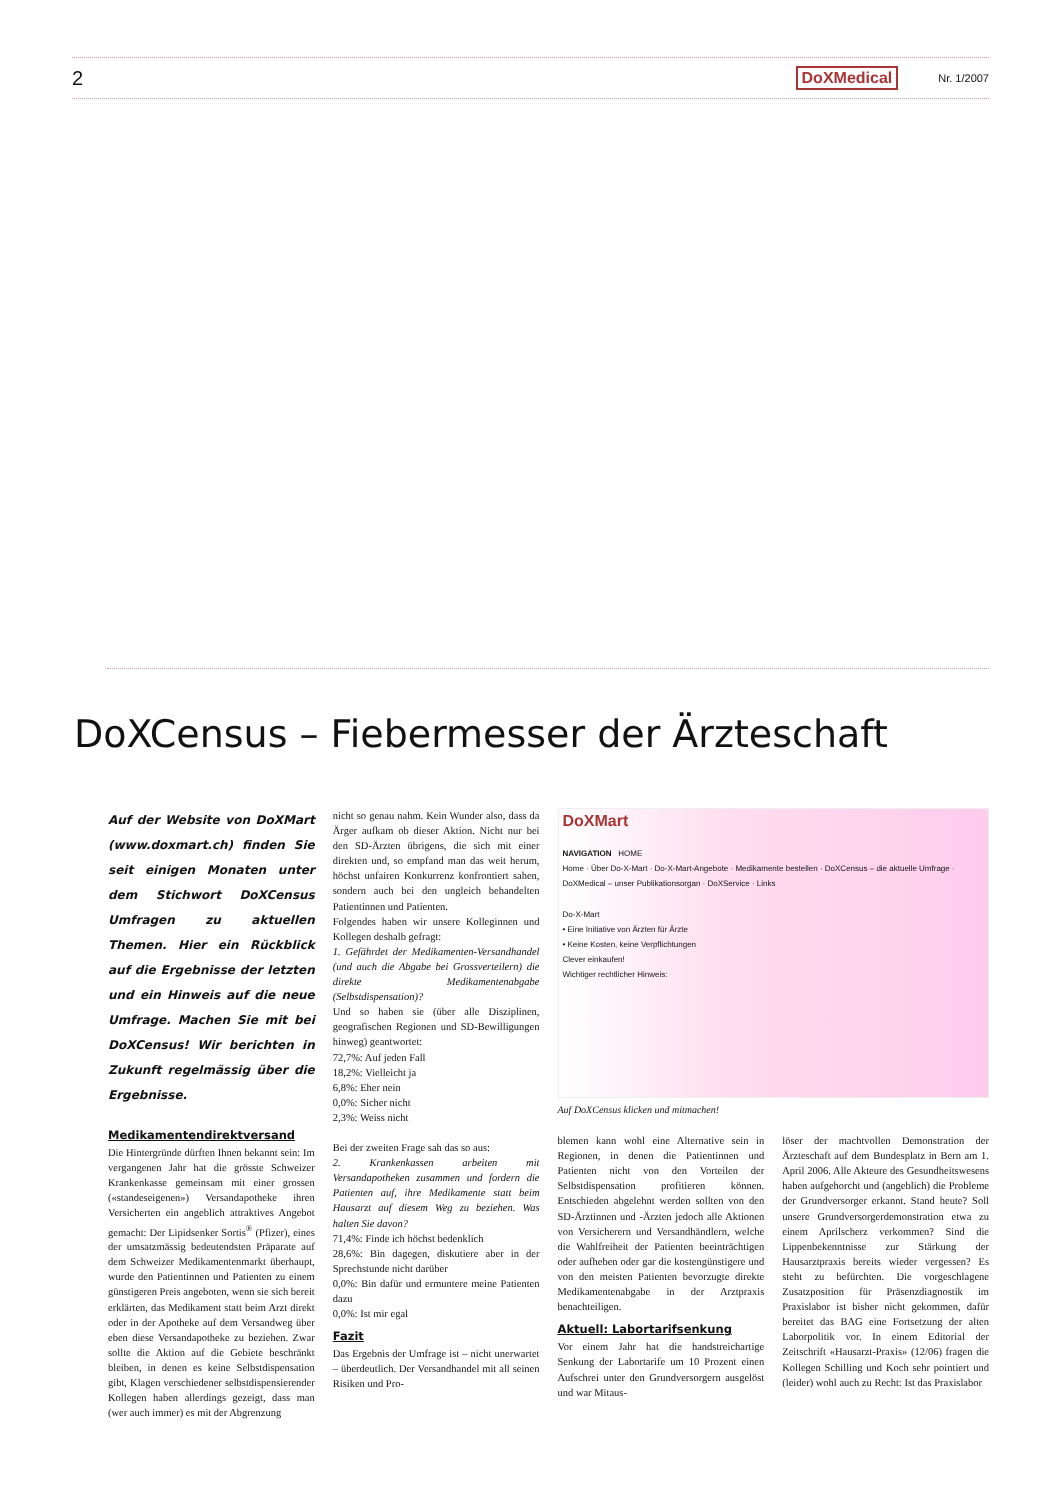2 DoXMedical Nr. 1/2007
DoXCensus – Fiebermesser der Ärzteschaft
Auf der Website von DoXMart (www.doxmart.ch) finden Sie seit einigen Monaten unter dem Stichwort DoXCensus Umfragen zu aktuellen Themen. Hier ein Rückblick auf die Ergebnisse der letzten und ein Hinweis auf die neue Umfrage. Machen Sie mit bei DoXCensus! Wir berichten in Zukunft regelmässig über die Ergebnisse.
Medikamentendirektversand
Die Hintergründe dürften Ihnen bekannt sein: Im vergangenen Jahr hat die grösste Schweizer Krankenkasse gemeinsam mit einer grossen («standeseigenen») Versandapotheke ihren Versicherten ein angeblich attraktives Angebot gemacht: Der Lipidsenker Sortis<sup>®</sup> (Pfizer), eines der umsatzmässig bedeutendsten Präparate auf dem Schweizer Medikamentenmarkt überhaupt, wurde den Patientinnen und Patienten zu einem günstigeren Preis angeboten, wenn sie sich bereit erklärten, das Medikament statt beim Arzt direkt oder in der Apotheke auf dem Versandweg über eben diese Versandapotheke zu beziehen. Zwar sollte die Aktion auf die Gebiete beschränkt bleiben, in denen es keine Selbstdispensation gibt, Klagen verschiedener selbstdispensierender Kollegen haben allerdings gezeigt, dass man (wer auch immer) es mit der Abgrenzung
nicht so genau nahm. Kein Wunder also, dass da Ärger aufkam ob dieser Aktion. Nicht nur bei den SD-Ärzten übrigens, die sich mit einer direkten und, so empfand man das weit herum, höchst unfairen Konkurrenz konfrontiert sahen, sondern auch bei den ungleich behandelten Patientinnen und Patienten.
Folgendes haben wir unsere Kolleginnen und Kollegen deshalb gefragt:
1. Gefährdet der Medikamenten-Versandhandel (und auch die Abgabe bei Grossverteilern) die direkte Medikamentenabgabe (Selbstdispensation)?
Und so haben sie (über alle Disziplinen, geografischen Regionen und SD-Bewilligungen hinweg) geantwortet:
72,7%: Auf jeden Fall
18,2%: Vielleicht ja
6,8%: Eher nein
0,0%: Sicher nicht
2,3%: Weiss nicht
Bei der zweiten Frage sah das so aus:
2. Krankenkassen arbeiten mit Versandapotheken zusammen und fordern die Patienten auf, ihre Medikamente statt beim Hausarzt auf diesem Weg zu beziehen. Was halten Sie davon?
71,4%: Finde ich höchst bedenklich
28,6%: Bin dagegen, diskutiere aber in der Sprechstunde nicht darüber
0,0%: Bin dafür und ermuntere meine Patienten dazu
0,0%: Ist mir egal
Fazit
Das Ergebnis der Umfrage ist – nicht unerwartet – überdeutlich. Der Versandhandel mit all seinen Risiken und Pro-
DoXMart
NAVIGATION HOME
Home · Über Do-X-Mart · Do-X-Mart-Angebote · Medikamente bestellen · DoXCensus – die aktuelle Umfrage · DoXMedical – unser Publikationsorgan · DoXService · Links
Do-X-Mart
• Eine Initiative von Ärzten für Ärzte
• Keine Kosten, keine Verpflichtungen
Clever einkaufen!
Wichtiger rechtlicher Hinweis:
Auf DoXCensus klicken und mitmachen!
blemen kann wohl eine Alternative sein in Regionen, in denen die Patientinnen und Patienten nicht von den Vorteilen der Selbstdispensation profitieren können. Entschieden abgelehnt werden sollten von den SD-Ärztinnen und -Ärzten jedoch alle Aktionen von Versicherern und Versandhändlern, welche die Wahlfreiheit der Patienten beeinträchtigen oder aufheben oder gar die kostengünstigere und von den meisten Patienten bevorzugte direkte Medikamentenabgabe in der Arztpraxis benachteiligen.
Aktuell: Labortarifsenkung
Vor einem Jahr hat die handstreichartige Senkung der Labortarife um 10 Prozent einen Aufschrei unter den Grundversorgern ausgelöst und war Mitaus-
löser der machtvollen Demonstration der Ärzteschaft auf dem Bundesplatz in Bern am 1. April 2006. Alle Akteure des Gesundheitswesens haben aufgehorcht und (angeblich) die Probleme der Grundversorger erkannt. Stand heute? Soll unsere Grundversorgerdemonstration etwa zu einem Aprilscherz verkommen? Sind die Lippenbekenntnisse zur Stärkung der Hausarztpraxis bereits wieder vergessen? Es steht zu befürchten. Die vorgeschlagene Zusatzposition für Präsenzdiagnostik im Praxislabor ist bisher nicht gekommen, dafür bereitet das BAG eine Fortsetzung der alten Laborpolitik vor. In einem Editorial der Zeitschrift «Hausarzt-Praxis» (12/06) fragen die Kollegen Schilling und Koch sehr pointiert und (leider) wohl auch zu Recht: Ist das Praxislabor